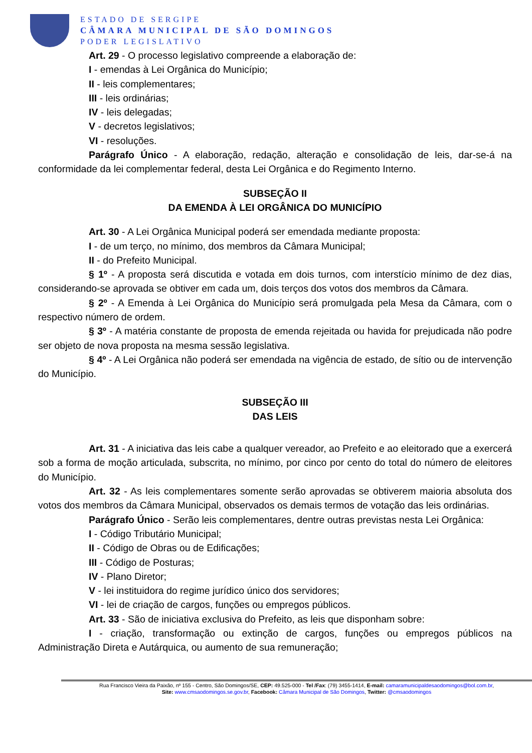ESTADO DE SERGIPE
CÂMARA MUNICIPAL DE SÃO DOMINGOS
PODER LEGISLATIVO
Art. 29 - O processo legislativo compreende a elaboração de:
I - emendas à Lei Orgânica do Município;
II - leis complementares;
III - leis ordinárias;
IV - leis delegadas;
V - decretos legislativos;
VI - resoluções.
Parágrafo Único - A elaboração, redação, alteração e consolidação de leis, dar-se-á na conformidade da lei complementar federal, desta Lei Orgânica e do Regimento Interno.
SUBSEÇÃO II
DA EMENDA À LEI ORGÂNICA DO MUNICÍPIO
Art. 30 - A Lei Orgânica Municipal poderá ser emendada mediante proposta:
I - de um terço, no mínimo, dos membros da Câmara Municipal;
II - do Prefeito Municipal.
§ 1º - A proposta será discutida e votada em dois turnos, com interstício mínimo de dez dias, considerando-se aprovada se obtiver em cada um, dois terços dos votos dos membros da Câmara.
§ 2º - A Emenda à Lei Orgânica do Município será promulgada pela Mesa da Câmara, com o respectivo número de ordem.
§ 3º - A matéria constante de proposta de emenda rejeitada ou havida for prejudicada não podre ser objeto de nova proposta na mesma sessão legislativa.
§ 4º - A Lei Orgânica não poderá ser emendada na vigência de estado, de sítio ou de intervenção do Município.
SUBSEÇÃO III
DAS LEIS
Art. 31 - A iniciativa das leis cabe a qualquer vereador, ao Prefeito e ao eleitorado que a exercerá sob a forma de moção articulada, subscrita, no mínimo, por cinco por cento do total do número de eleitores do Município.
Art. 32 - As leis complementares somente serão aprovadas se obtiverem maioria absoluta dos votos dos membros da Câmara Municipal, observados os demais termos de votação das leis ordinárias.
Parágrafo Único - Serão leis complementares, dentre outras previstas nesta Lei Orgânica:
I - Código Tributário Municipal;
II - Código de Obras ou de Edificações;
III - Código de Posturas;
IV - Plano Diretor;
V - lei instituidora do regime jurídico único dos servidores;
VI - lei de criação de cargos, funções ou empregos públicos.
Art. 33 - São de iniciativa exclusiva do Prefeito, as leis que disponham sobre:
I - criação, transformação ou extinção de cargos, funções ou empregos públicos na Administração Direta e Autárquica, ou aumento de sua remuneração;
Rua Francisco Vieira da Paixão, nº 155 - Centro, São Domingos/SE, CEP: 49.525-000 - Tel /Fax: (79) 3455-1414, E-mail: camaramunicipaldesaodomingos@bol.com.br,
Site: www.cmsaodomingos.se.gov.br, Facebook: Câmara Municipal de São Domingos, Twitter: @cmsaodomingos